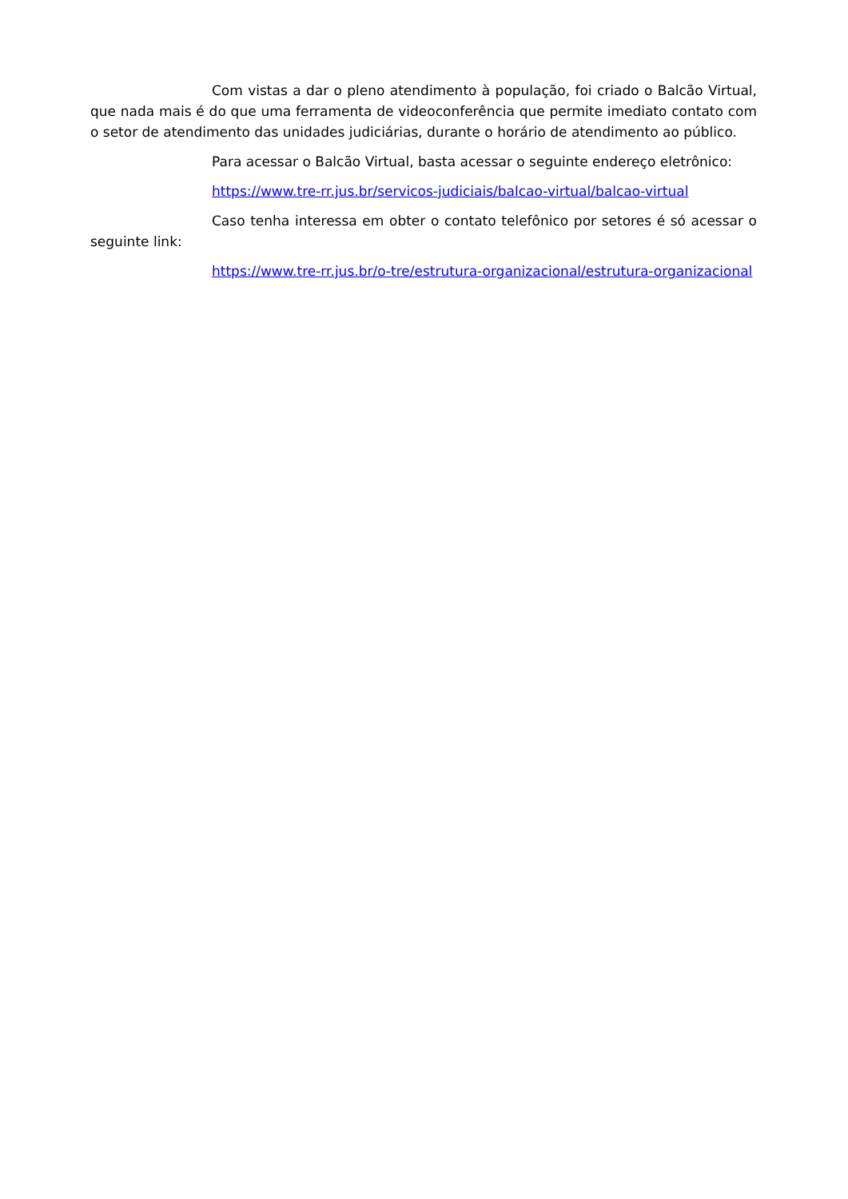Com vistas a dar o pleno atendimento à população, foi criado o Balcão Virtual, que nada mais é do que uma ferramenta de videoconferência que permite imediato contato com o setor de atendimento das unidades judiciárias, durante o horário de atendimento ao público.
Para acessar o Balcão Virtual, basta acessar o seguinte endereço eletrônico:
https://www.tre-rr.jus.br/servicos-judiciais/balcao-virtual/balcao-virtual
Caso tenha interessa em obter o contato telefônico por setores é só acessar o seguinte link:
https://www.tre-rr.jus.br/o-tre/estrutura-organizacional/estrutura-organizacional